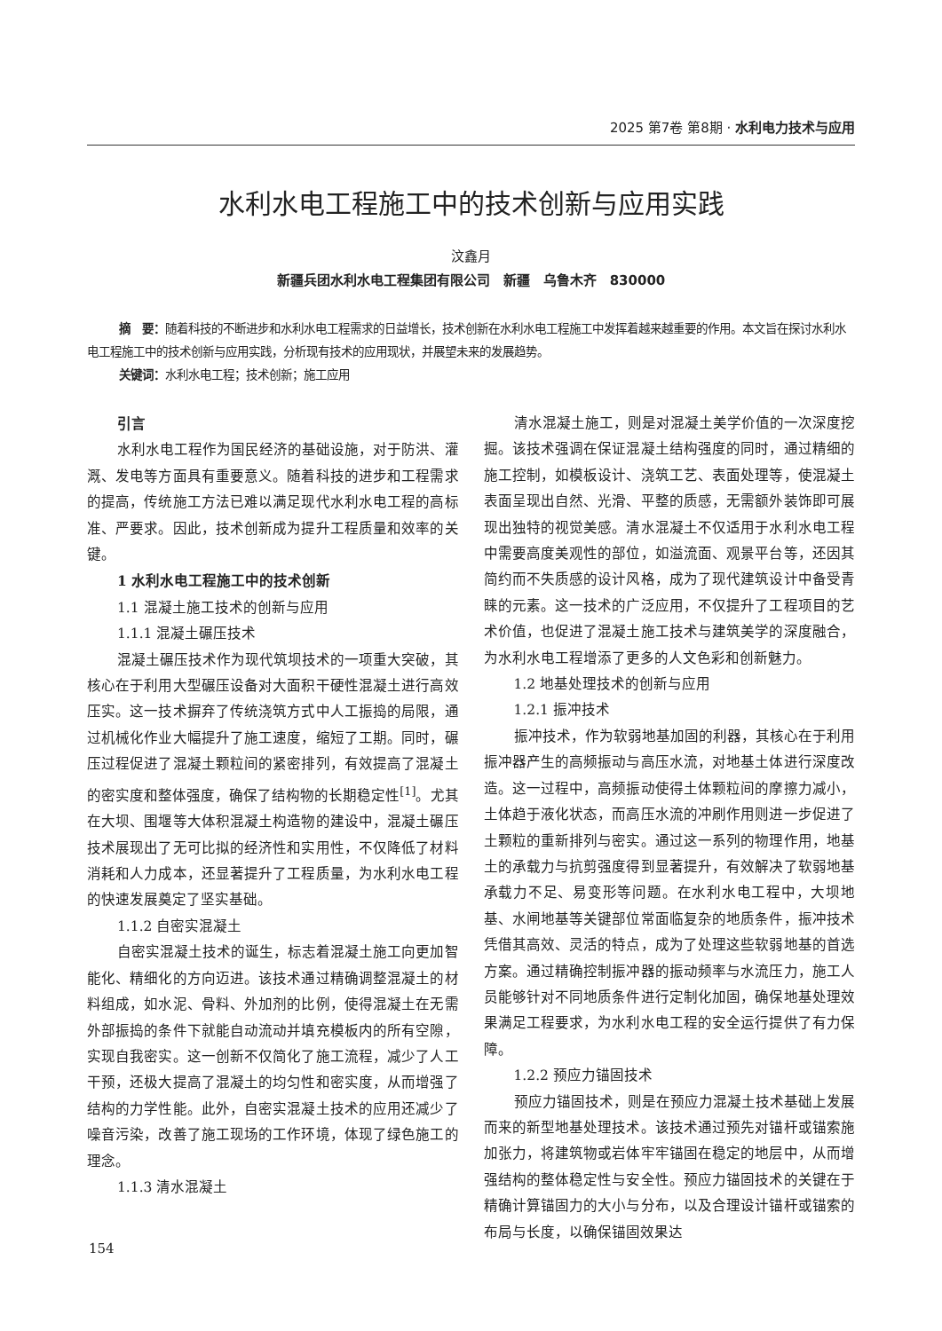2025 第7卷 第8期 · 水利电力技术与应用
水利水电工程施工中的技术创新与应用实践
汶鑫月
新疆兵团水利水电工程集团有限公司　新疆　乌鲁木齐　830000
摘　要：随着科技的不断进步和水利水电工程需求的日益增长，技术创新在水利水电工程施工中发挥着越来越重要的作用。本文旨在探讨水利水电工程施工中的技术创新与应用实践，分析现有技术的应用现状，并展望未来的发展趋势。
关键词：水利水电工程；技术创新；施工应用
引言
水利水电工程作为国民经济的基础设施，对于防洪、灌溉、发电等方面具有重要意义。随着科技的进步和工程需求的提高，传统施工方法已难以满足现代水利水电工程的高标准、严要求。因此，技术创新成为提升工程质量和效率的关键。
1 水利水电工程施工中的技术创新
1.1 混凝土施工技术的创新与应用
1.1.1 混凝土碾压技术
混凝土碾压技术作为现代筑坝技术的一项重大突破，其核心在于利用大型碾压设备对大面积干硬性混凝土进行高效压实。这一技术摒弃了传统浇筑方式中人工振捣的局限，通过机械化作业大幅提升了施工速度，缩短了工期。同时，碾压过程促进了混凝土颗粒间的紧密排列，有效提高了混凝土的密实度和整体强度，确保了结构物的长期稳定性<sup>[1]</sup>。尤其在大坝、围堰等大体积混凝土构造物的建设中，混凝土碾压技术展现出了无可比拟的经济性和实用性，不仅降低了材料消耗和人力成本，还显著提升了工程质量，为水利水电工程的快速发展奠定了坚实基础。
1.1.2 自密实混凝土
自密实混凝土技术的诞生，标志着混凝土施工向更加智能化、精细化的方向迈进。该技术通过精确调整混凝土的材料组成，如水泥、骨料、外加剂的比例，使得混凝土在无需外部振捣的条件下就能自动流动并填充模板内的所有空隙，实现自我密实。这一创新不仅简化了施工流程，减少了人工干预，还极大提高了混凝土的均匀性和密实度，从而增强了结构的力学性能。此外，自密实混凝土技术的应用还减少了噪音污染，改善了施工现场的工作环境，体现了绿色施工的理念。
1.1.3 清水混凝土
清水混凝土施工，则是对混凝土美学价值的一次深度挖掘。该技术强调在保证混凝土结构强度的同时，通过精细的施工控制，如模板设计、浇筑工艺、表面处理等，使混凝土表面呈现出自然、光滑、平整的质感，无需额外装饰即可展现出独特的视觉美感。清水混凝土不仅适用于水利水电工程中需要高度美观性的部位，如溢流面、观景平台等，还因其简约而不失质感的设计风格，成为了现代建筑设计中备受青睐的元素。这一技术的广泛应用，不仅提升了工程项目的艺术价值，也促进了混凝土施工技术与建筑美学的深度融合，为水利水电工程增添了更多的人文色彩和创新魅力。
1.2 地基处理技术的创新与应用
1.2.1 振冲技术
振冲技术，作为软弱地基加固的利器，其核心在于利用振冲器产生的高频振动与高压水流，对地基土体进行深度改造。这一过程中，高频振动使得土体颗粒间的摩擦力减小，土体趋于液化状态，而高压水流的冲刷作用则进一步促进了土颗粒的重新排列与密实。通过这一系列的物理作用，地基土的承载力与抗剪强度得到显著提升，有效解决了软弱地基承载力不足、易变形等问题。在水利水电工程中，大坝地基、水闸地基等关键部位常面临复杂的地质条件，振冲技术凭借其高效、灵活的特点，成为了处理这些软弱地基的首选方案。通过精确控制振冲器的振动频率与水流压力，施工人员能够针对不同地质条件进行定制化加固，确保地基处理效果满足工程要求，为水利水电工程的安全运行提供了有力保障。
1.2.2 预应力锚固技术
预应力锚固技术，则是在预应力混凝土技术基础上发展而来的新型地基处理技术。该技术通过预先对锚杆或锚索施加张力，将建筑物或岩体牢牢锚固在稳定的地层中，从而增强结构的整体稳定性与安全性。预应力锚固技术的关键在于精确计算锚固力的大小与分布，以及合理设计锚杆或锚索的布局与长度，以确保锚固效果达
154